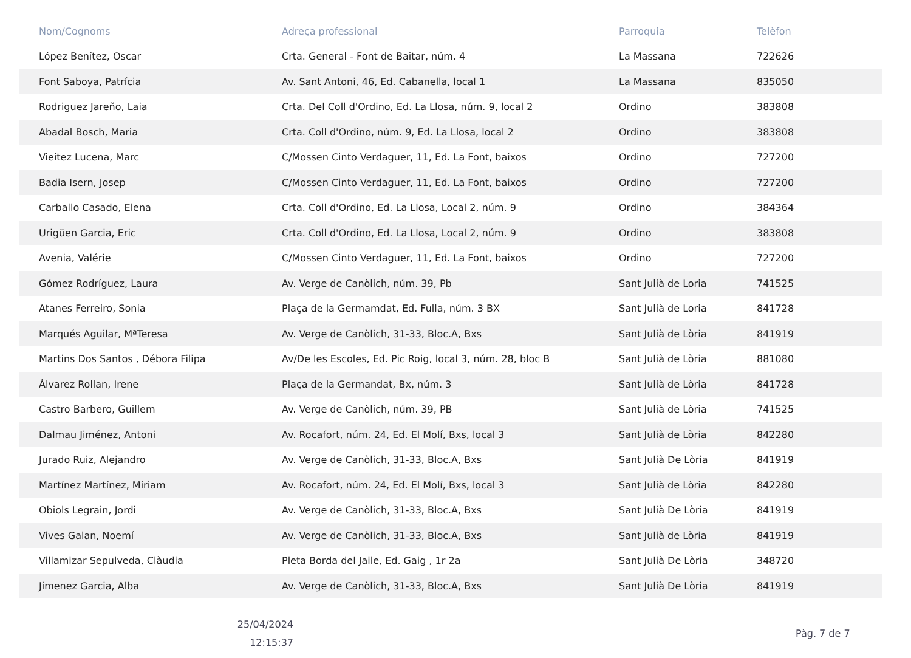| Nom/Cognoms | Adreça professional | Parroquia | Telèfon |
| --- | --- | --- | --- |
| López Benítez, Oscar | Crta. General - Font de Baitar, núm. 4 | La Massana | 722626 |
| Font Saboya, Patrícia | Av. Sant Antoni, 46, Ed. Cabanella, local 1 | La Massana | 835050 |
| Rodriguez Jareño, Laia | Crta. Del Coll d'Ordino, Ed. La Llosa, núm. 9, local 2 | Ordino | 383808 |
| Abadal Bosch, Maria | Crta. Coll d'Ordino, núm. 9, Ed. La Llosa, local 2 | Ordino | 383808 |
| Vieitez Lucena, Marc | C/Mossen Cinto Verdaguer, 11, Ed. La Font, baixos | Ordino | 727200 |
| Badia Isern, Josep | C/Mossen Cinto Verdaguer, 11, Ed. La Font, baixos | Ordino | 727200 |
| Carballo Casado, Elena | Crta. Coll d'Ordino, Ed. La Llosa, Local 2, núm. 9 | Ordino | 384364 |
| Urigüen Garcia, Eric | Crta. Coll d'Ordino, Ed. La Llosa, Local 2, núm. 9 | Ordino | 383808 |
| Avenia, Valérie | C/Mossen Cinto Verdaguer, 11, Ed. La Font, baixos | Ordino | 727200 |
| Gómez Rodríguez, Laura | Av. Verge de Canòlich, núm. 39, Pb | Sant Julià de Loria | 741525 |
| Atanes Ferreiro, Sonia | Plaça de la Germamdat, Ed. Fulla, núm. 3 BX | Sant Julià de Loria | 841728 |
| Marqués Aguilar, MªTeresa | Av. Verge de Canòlich, 31-33, Bloc.A, Bxs | Sant Julià de Lòria | 841919 |
| Martins Dos Santos , Débora Filipa | Av/De les Escoles, Ed. Pic Roig, local 3, núm. 28, bloc B | Sant Julià de Lòria | 881080 |
| Àlvarez Rollan, Irene | Plaça de la Germandat, Bx, núm. 3 | Sant Julià de Lòria | 841728 |
| Castro Barbero, Guillem | Av. Verge de Canòlich, núm. 39, PB | Sant Julià de Lòria | 741525 |
| Dalmau Jiménez, Antoni | Av. Rocafort, núm. 24, Ed. El Molí, Bxs, local 3 | Sant Julià de Lòria | 842280 |
| Jurado Ruiz, Alejandro | Av. Verge de Canòlich, 31-33, Bloc.A, Bxs | Sant Julià De Lòria | 841919 |
| Martínez Martínez, Míriam | Av. Rocafort, núm. 24, Ed. El Molí, Bxs, local 3 | Sant Julià de Lòria | 842280 |
| Obiols Legrain, Jordi | Av. Verge de Canòlich, 31-33, Bloc.A, Bxs | Sant Julià De Lòria | 841919 |
| Vives Galan, Noemí | Av. Verge de Canòlich, 31-33, Bloc.A, Bxs | Sant Julià de Lòria | 841919 |
| Villamizar Sepulveda, Clàudia | Pleta Borda del Jaile, Ed. Gaig , 1r 2a | Sant Julià De Lòria | 348720 |
| Jimenez Garcia, Alba | Av. Verge de Canòlich, 31-33, Bloc.A, Bxs | Sant Julià De Lòria | 841919 |
25/04/2024
12:15:37
Pàg. 7 de 7